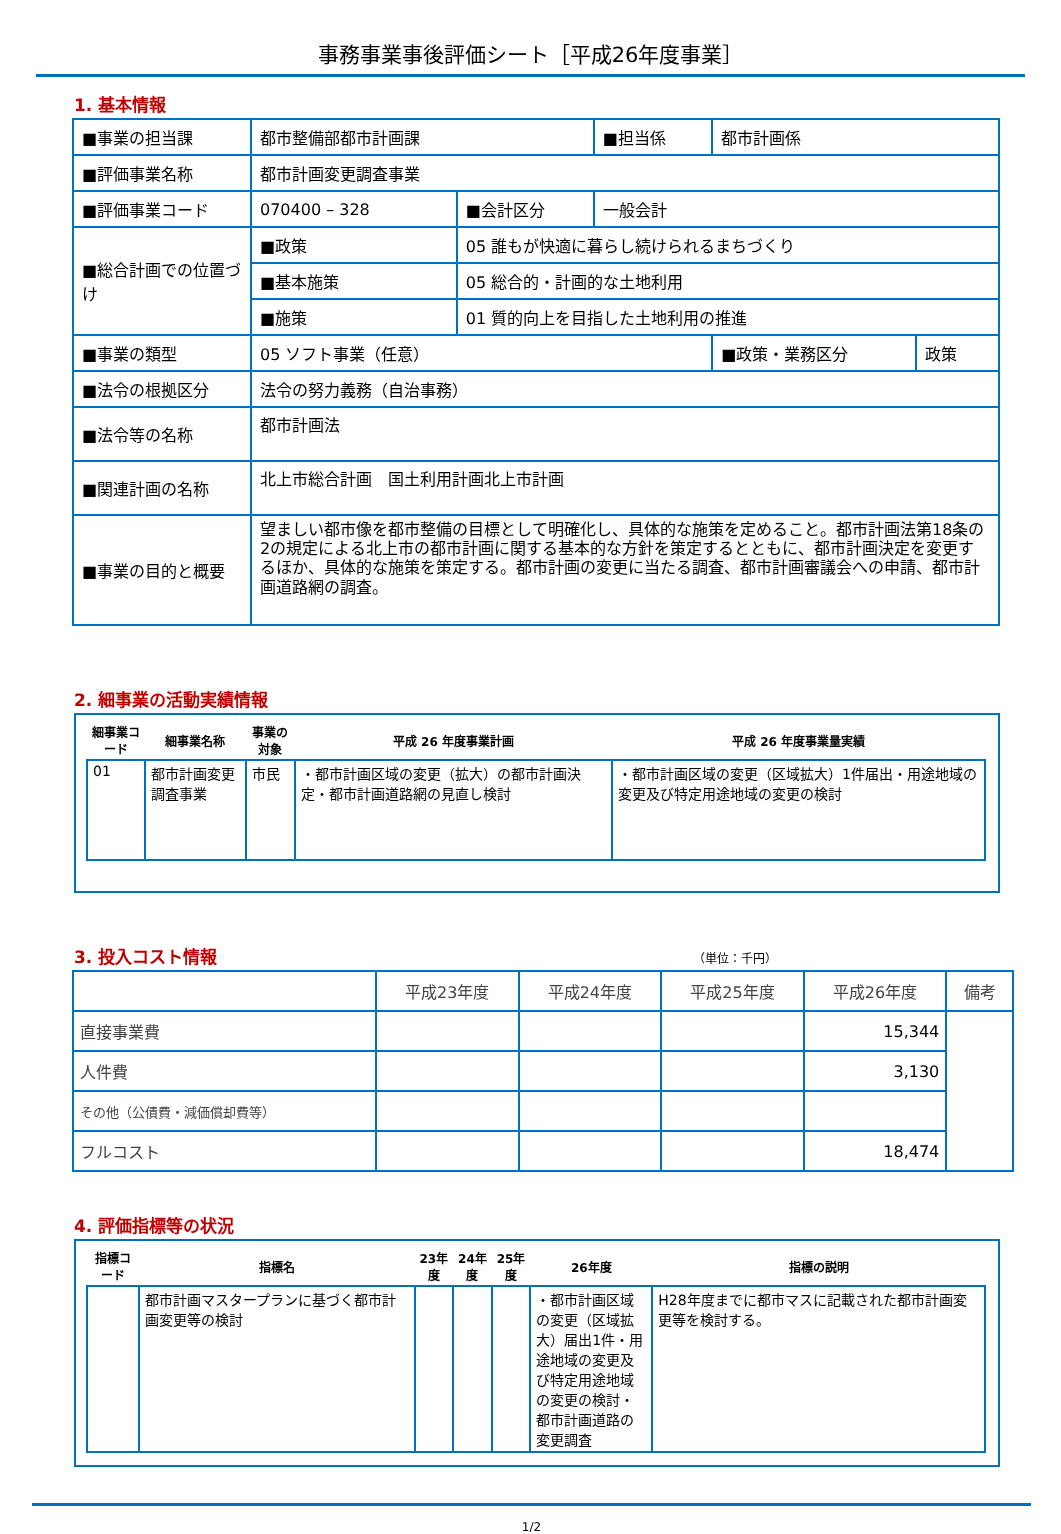事務事業事後評価シート［平成26年度事業］
1. 基本情報
| ■事業の担当課 | 都市整備部都市計画課 | | | ■担当係 | 都市計画係 | |
| ■評価事業名称 | 都市計画変更調査事業 | | | | | |
| ■評価事業コード | 070400 – 328 | | ■会計区分 | 一般会計 | | |
| ■総合計画での位置づけ | ■政策 | 05 誰もが快適に暮らし続けられるまちづくり | | | | |
| | ■基本施策 | 05 総合的・計画的な土地利用 | | | | |
| | ■施策 | 01 質的向上を目指した土地利用の推進 | | | | |
| ■事業の類型 | 05 ソフト事業（任意） | | | | ■政策・業務区分 | 政策 |
| ■法令の根拠区分 | 法令の努力義務（自治事務） | | | | | |
| ■法令等の名称 | 都市計画法 | | | | | |
| ■関連計画の名称 | 北上市総合計画 国土利用計画北上市計画 | | | | | |
| ■事業の目的と概要 | 望ましい都市像を都市整備の目標として明確化し、具体的な施策を定めること。都市計画法第18条の2の規定による北上市の都市計画に関する基本的な方針を策定するとともに、都市計画決定を変更するほか、具体的な施策を策定する。都市計画の変更に当たる調査、都市計画審議会への申請、都市計画道路網の調査。 | | | | | |
2. 細事業の活動実績情報
| 細事業コード | 細事業名称 | 事業の対象 | 平成 26 年度事業計画 | 平成 26 年度事業量実績 |
| --- | --- | --- | --- | --- |
| 01 | 都市計画変更調査事業 | 市民 | ・都市計画区域の変更（拡大）の都市計画決定・都市計画道路網の見直し検討 | ・都市計画区域の変更（区域拡大）1件届出・用途地域の変更及び特定用途地域の変更の検討 |
3. 投入コスト情報 （単位：千円）
| | 平成23年度 | 平成24年度 | 平成25年度 | 平成26年度 | 備考 |
| --- | --- | --- | --- | --- | --- |
| 直接事業費 | | | | 15,344 | |
| 人件費 | | | | 3,130 | |
| その他（公債費・減価償却費等） | | | | | |
| フルコスト | | | | 18,474 | |
4. 評価指標等の状況
| 指標コード | 指標名 | 23年度 | 24年度 | 25年度 | 26年度 | 指標の説明 |
| --- | --- | --- | --- | --- | --- | --- |
| | 都市計画マスタープランに基づく都市計画変更等の検討 | | | | ・都市計画区域の変更（区域拡大）届出1件・用途地域の変更及び特定用途地域の変更の検討・都市計画道路の変更調査 | H28年度までに都市マスに記載された都市計画変更等を検討する。 |
1/2